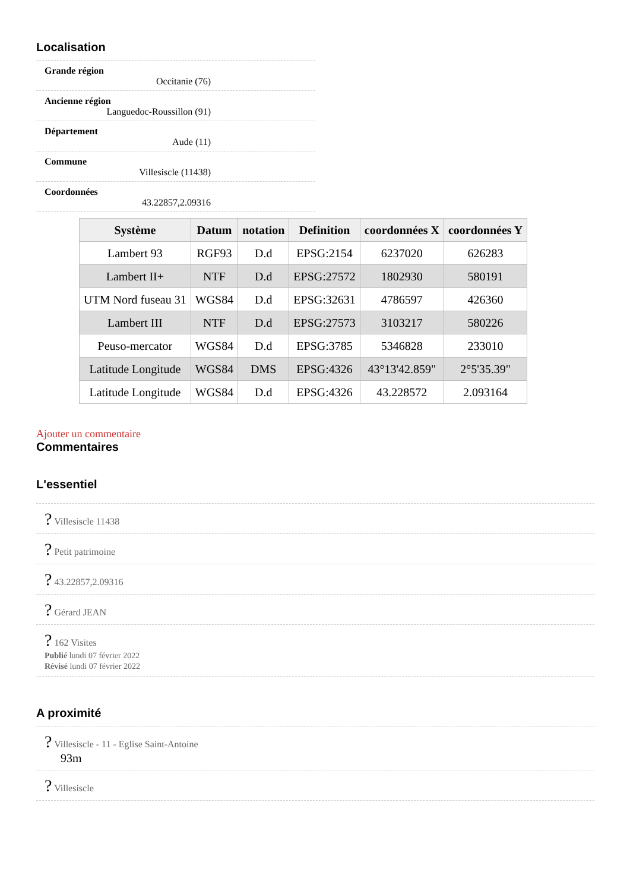Localisation
Grande région
Occitanie (76)
Ancienne région
Languedoc-Roussillon (91)
Département
Aude (11)
Commune
Villesiscle (11438)
Coordonnées
43.22857,2.09316
| Système | Datum | notation | Definition | coordonnées X | coordonnées Y |
| --- | --- | --- | --- | --- | --- |
| Lambert 93 | RGF93 | D.d | EPSG:2154 | 6237020 | 626283 |
| Lambert II+ | NTF | D.d | EPSG:27572 | 1802930 | 580191 |
| UTM Nord fuseau 31 | WGS84 | D.d | EPSG:32631 | 4786597 | 426360 |
| Lambert III | NTF | D.d | EPSG:27573 | 3103217 | 580226 |
| Peuso-mercator | WGS84 | D.d | EPSG:3785 | 5346828 | 233010 |
| Latitude Longitude | WGS84 | DMS | EPSG:4326 | 43°13'42.859" | 2°5'35.39" |
| Latitude Longitude | WGS84 | D.d | EPSG:4326 | 43.228572 | 2.093164 |
Ajouter un commentaire
Commentaires
L'essentiel
? Villesiscle 11438
? Petit patrimoine
? 43.22857,2.09316
? Gérard JEAN
? 162 Visites
Publié lundi 07 février 2022
Révisé lundi 07 février 2022
A proximité
? Villesiscle - 11 - Eglise Saint-Antoine
93m
? Villesiscle